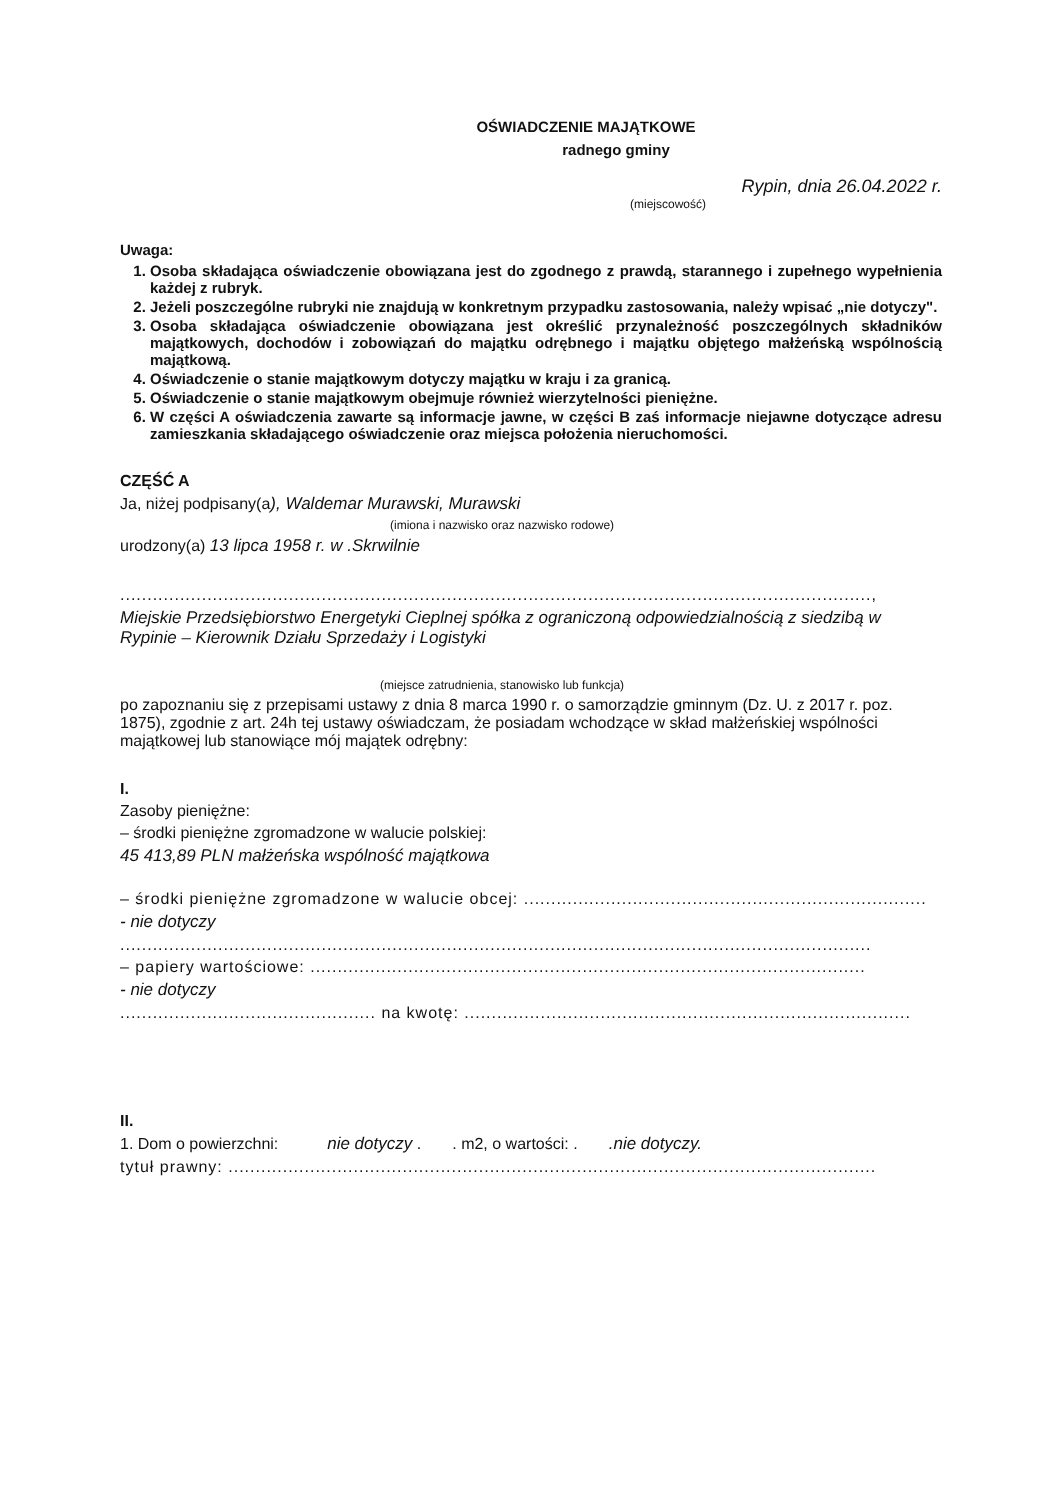OŚWIADCZENIE MAJĄTKOWE
radnego gminy
Rypin, dnia 26.04.2022 r.
(miejscowość)
Uwaga:
1. Osoba składająca oświadczenie obowiązana jest do zgodnego z prawdą, starannego i zupełnego wypełnienia każdej z rubryk.
2. Jeżeli poszczególne rubryki nie znajdują w konkretnym przypadku zastosowania, należy wpisać „nie dotyczy".
3. Osoba składająca oświadczenie obowiązana jest określić przynależność poszczególnych składników majątkowych, dochodów i zobowiązań do majątku odrębnego i majątku objętego małżeńską wspólnością majątkową.
4. Oświadczenie o stanie majątkowym dotyczy majątku w kraju i za granicą.
5. Oświadczenie o stanie majątkowym obejmuje również wierzytelności pieniężne.
6. W części A oświadczenia zawarte są informacje jawne, w części B zaś informacje niejawne dotyczące adresu zamieszkania składającego oświadczenie oraz miejsca położenia nieruchomości.
CZĘŚĆ A
Ja, niżej podpisany(a), Waldemar Murawski, Murawski
(imiona i nazwisko oraz nazwisko rodowe)
urodzony(a) 13 lipca 1958 r. w .Skrwilnie
..........................................................................................................................................,
Miejskie Przedsiębiorstwo Energetyki Cieplnej spółka z ograniczoną odpowiedzialnością z siedzibą w Rypinie – Kierownik Działu Sprzedaży i Logistyki
(miejsce zatrudnienia, stanowisko lub funkcja)
po zapoznaniu się z przepisami ustawy z dnia 8 marca 1990 r. o samorządzie gminnym (Dz. U. z 2017 r. poz. 1875), zgodnie z art. 24h tej ustawy oświadczam, że posiadam wchodzące w skład małżeńskiej wspólności majątkowej lub stanowiące mój majątek odrębny:
I.
Zasoby pieniężne:
– środki pieniężne zgromadzone w walucie polskiej:
45 413,89 PLN małżeńska wspólność majątkowa
– środki pieniężne zgromadzone w walucie obcej: ..........................................................................
- nie dotyczy
..........................................................................................................................................
– papiery wartościowe: ......................................................................................................
- nie dotyczy
............................................... na kwotę: ..................................................................................
II.
1. Dom o powierzchni: nie dotyczy . . m2, o wartości: . .nie dotyczy.
tytuł prawny: .......................................................................................................................